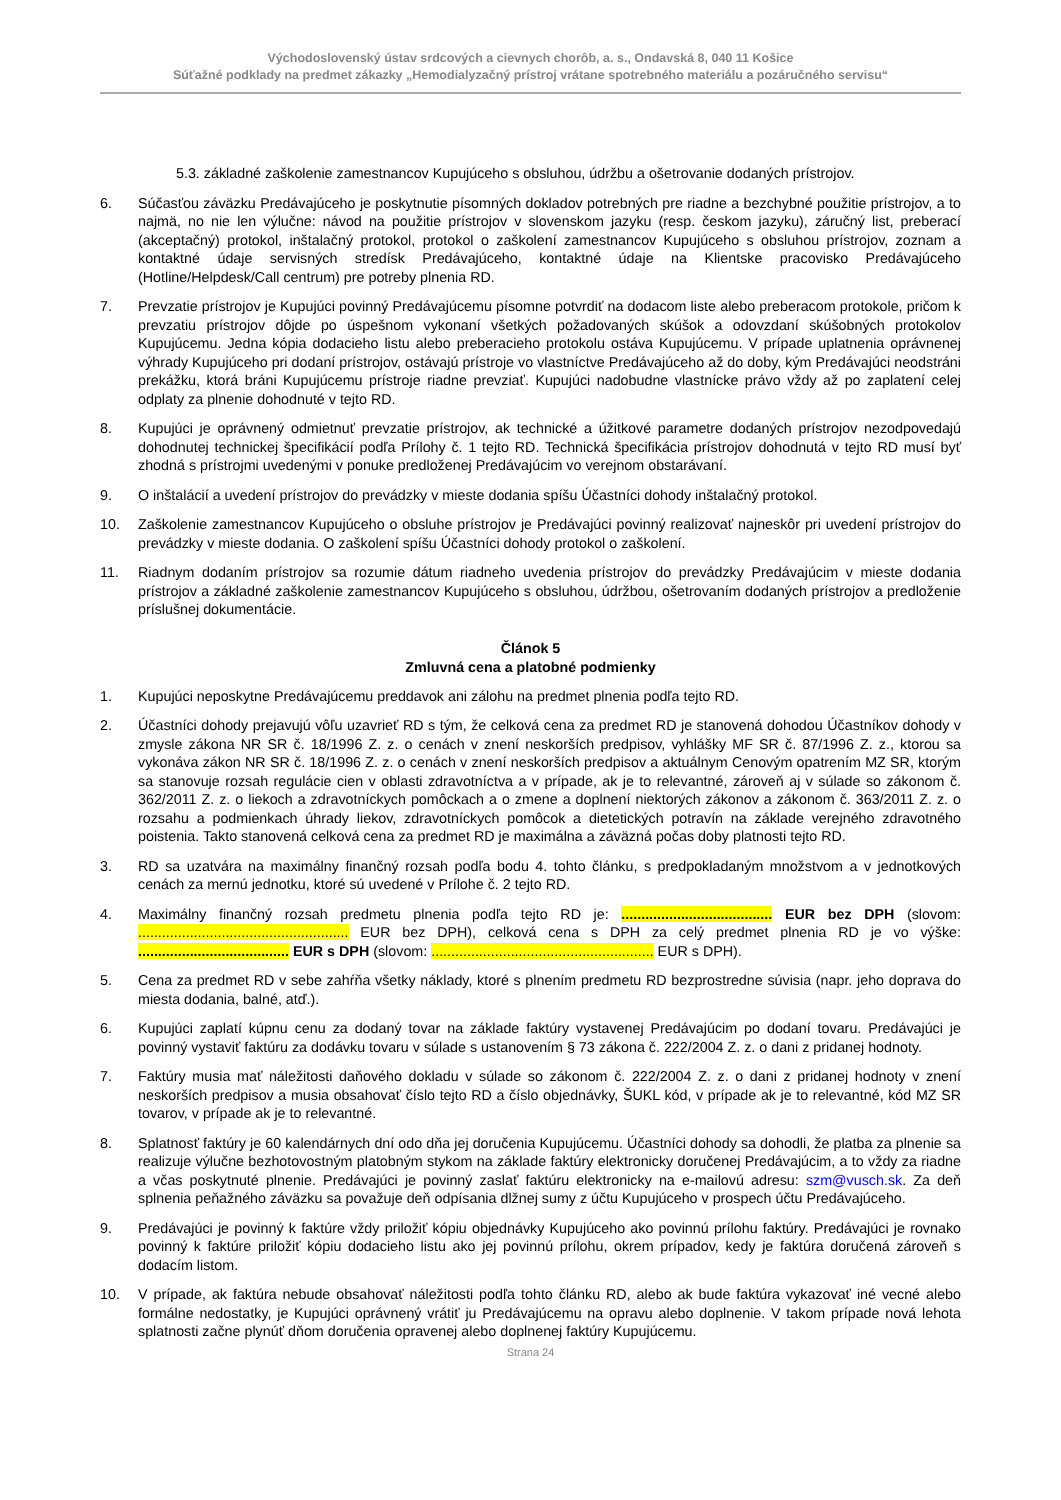Východoslovenský ústav srdcových a cievnych chorôb, a. s., Ondavská 8, 040 11 Košice
Súťažné podklady na predmet zákazky „Hemodialyzačný prístroj vrátane spotrebného materiálu a pozáručného servisu“
5.3. základné zaškolenie zamestnancov Kupujúceho s obsluhou, údržbu a ošetrovanie dodaných prístrojov.
6. Súčasťou záväzku Predávajúceho je poskytnutie písomných dokladov potrebných pre riadne a bezchybné použitie prístrojov, a to najmä, no nie len výlučne: návod na použitie prístrojov v slovenskom jazyku (resp. českom jazyku), záručný list, preberací (akceptačný) protokol, inštalačný protokol, protokol o zaškolení zamestnancov Kupujúceho s obsluhou prístrojov, zoznam a kontaktné údaje servisných stredísk Predávajúceho, kontaktné údaje na Klientske pracovisko Predávajúceho (Hotline/Helpdesk/Call centrum) pre potreby plnenia RD.
7. Prevzatie prístrojov je Kupujúci povinný Predávajúcemu písomne potvrdiť na dodacom liste alebo preberacom protokole, pričom k prevzatiu prístrojov dôjde po úspešnom vykonaní všetkých požadovaných skúšok a odovzdaní skúšobných protokolov Kupujúcemu. Jedna kópia dodacieho listu alebo preberacieho protokolu ostáva Kupujúcemu. V prípade uplatnenia oprávnenej výhrady Kupujúceho pri dodaní prístrojov, ostávajú prístroje vo vlastníctve Predávajúceho až do doby, kým Predávajúci neodstráni prekážku, ktorá bráni Kupujúcemu prístroje riadne prevziať. Kupujúci nadobudne vlastnícke právo vždy až po zaplatení celej odplaty za plnenie dohodnuté v tejto RD.
8. Kupujúci je oprávnený odmietnuť prevzatie prístrojov, ak technické a úžitkové parametre dodaných prístrojov nezodpovedajú dohodnutej technickej špecifikácií podľa Prílohy č. 1 tejto RD. Technická špecifikácia prístrojov dohodnutá v tejto RD musí byť zhodná s prístrojmi uvedenými v ponuke predloženej Predávajúcim vo verejnom obstarávaní.
9. O inštalácií a uvedení prístrojov do prevádzky v mieste dodania spíšu Účastníci dohody inštalačný protokol.
10. Zaškolenie zamestnancov Kupujúceho o obsluhe prístrojov je Predávajúci povinný realizovať najneskôr pri uvedení prístrojov do prevádzky v mieste dodania. O zaškolení spíšu Účastníci dohody protokol o zaškolení.
11. Riadnym dodaním prístrojov sa rozumie dátum riadneho uvedenia prístrojov do prevádzky Predávajúcim v mieste dodania prístrojov a základné zaškolenie zamestnancov Kupujúceho s obsluhou, údržbou, ošetrovaním dodaných prístrojov a predloženie príslušnej dokumentácie.
Článok 5
Zmluvná cena a platobné podmienky
1. Kupujúci neposkytne Predávajúcemu preddavok ani zálohu na predmet plnenia podľa tejto RD.
2. Účastníci dohody prejavujú vôľu uzavrieť RD s tým, že celková cena za predmet RD je stanovená dohodou Účastníkov dohody v zmysle zákona NR SR č. 18/1996 Z. z. o cenách v znení neskorších predpisov, vyhlášky MF SR č. 87/1996 Z. z., ktorou sa vykonáva zákon NR SR č. 18/1996 Z. z. o cenách v znení neskorších predpisov a aktuálnym Cenovým opatrením MZ SR, ktorým sa stanovuje rozsah regulácie cien v oblasti zdravotníctva a v prípade, ak je to relevantné, zároveň aj v súlade so zákonom č. 362/2011 Z. z. o liekoch a zdravotníckych pomôckach a o zmene a doplnení niektorých zákonov a zákonom č. 363/2011 Z. z. o rozsahu a podmienkach úhrady liekov, zdravotníckych pomôcok a dietetických potravín na základe verejného zdravotného poistenia. Takto stanovená celková cena za predmet RD je maximálna a záväzná počas doby platnosti tejto RD.
3. RD sa uzatvára na maximálny finančný rozsah podľa bodu 4. tohto článku, s predpokladaným množstvom a v jednotkových cenách za mernú jednotku, ktoré sú uvedené v Prílohe č. 2 tejto RD.
4. Maximálny finančný rozsah predmetu plnenia podľa tejto RD je: ...................................... EUR bez DPH (slovom: ..................................................... EUR bez DPH), celková cena s DPH za celý predmet plnenia RD je vo výške: ...................................... EUR s DPH (slovom: ........................................................ EUR s DPH).
5. Cena za predmet RD v sebe zahŕňa všetky náklady, ktoré s plnením predmetu RD bezprostredne súvisia (napr. jeho doprava do miesta dodania, balné, atď.).
6. Kupujúci zaplatí kúpnu cenu za dodaný tovar na základe faktúry vystavenej Predávajúcim po dodaní tovaru. Predávajúci je povinný vystaviť faktúru za dodávku tovaru v súlade s ustanovením § 73 zákona č. 222/2004 Z. z. o dani z pridanej hodnoty.
7. Faktúry musia mať náležitosti daňového dokladu v súlade so zákonom č. 222/2004 Z. z. o dani z pridanej hodnoty v znení neskorších predpisov a musia obsahovať číslo tejto RD a číslo objednávky, ŠUKL kód, v prípade ak je to relevantné, kód MZ SR tovarov, v prípade ak je to relevantné.
8. Splatnosť faktúry je 60 kalendárnych dní odo dňa jej doručenia Kupujúcemu. Účastníci dohody sa dohodli, že platba za plnenie sa realizuje výlučne bezhotovostným platobným stykom na základe faktúry elektronicky doručenej Predávajúcim, a to vždy za riadne a včas poskytnuté plnenie. Predávajúci je povinný zaslať faktúru elektronicky na e-mailovú adresu: szm@vusch.sk. Za deň splnenia peňažného záväzku sa považuje deň odpísania dlžnej sumy z účtu Kupujúceho v prospech účtu Predávajúceho.
9. Predávajúci je povinný k faktúre vždy priložiť kópiu objednávky Kupujúceho ako povinnú prílohu faktúry. Predávajúci je rovnako povinný k faktúre priložiť kópiu dodacieho listu ako jej povinnú prílohu, okrem prípadov, kedy je faktúra doručená zároveň s dodacím listom.
10. V prípade, ak faktúra nebude obsahovať náležitosti podľa tohto článku RD, alebo ak bude faktúra vykazovať iné vecné alebo formálne nedostatky, je Kupujúci oprávnený vrátiť ju Predávajúcemu na opravu alebo doplnenie. V takom prípade nová lehota splatnosti začne plynúť dňom doručenia opravenej alebo doplnenej faktúry Kupujúcemu.
Strana 24